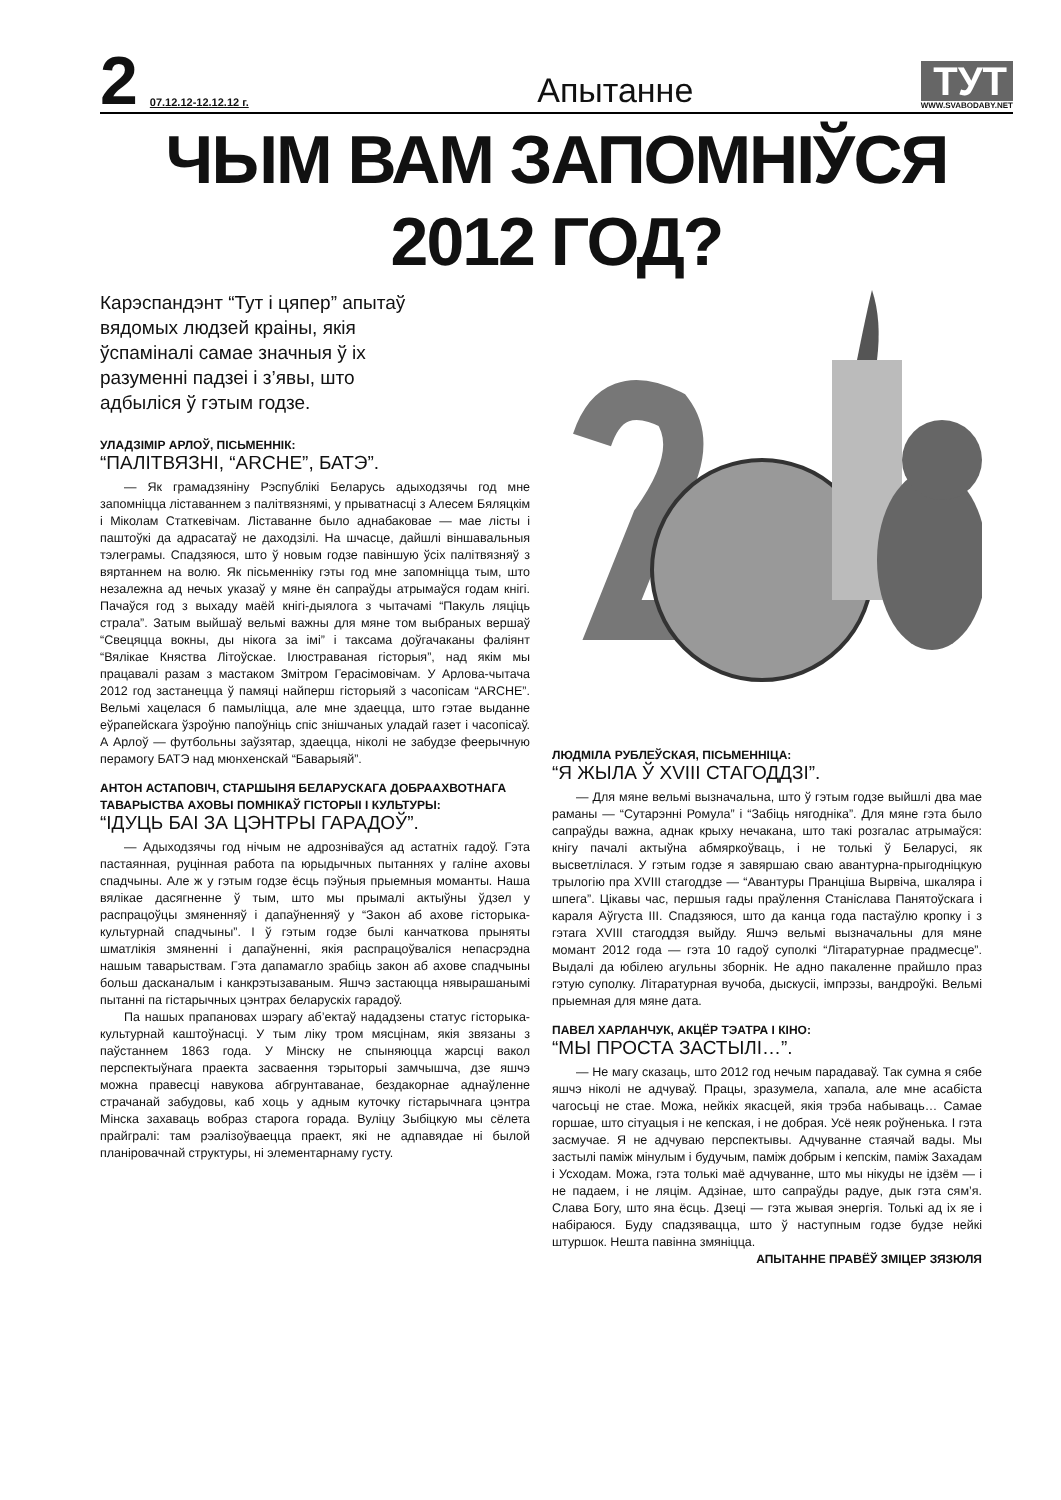2
07.12.12-12.12.12 г.
Апытанне
ТУТ
WWW.SVABODABY.NET
ЧЫМ ВАМ ЗАПОМНІЎСЯ
2012 ГОД?
Карэспандэнт “Тут і цяпер” апытаў вядомых людзей краіны, якія ўспаміналі самае значныя ў іх разуменні падзеі і з’явы, што адбыліся ў гэтым годзе.
УЛАДЗІМІР АРЛОЎ, ПІСЬМЕННІК:
“ПАЛІТВЯЗНІ, “ARCHE”, БАТЭ”.
— Як грамадзяніну Рэспублікі Беларусь адыходзячы год мне запомніцца ліставаннем з палітвязнямі, у прыватнасці з Алесем Бяляцкім і Міколам Статкевічам. Ліставанне было аднабаковае — мае лісты і паштоўкі да адрасатаў не даходзілі. На шчасце, дайшлі віншавальныя тэлеграмы. Спадзяюся, што ў новым годзе павіншую ўсіх палітвязняў з вяртаннем на волю. Як пісьменніку гэты год мне запомніцца тым, што незалежна ад нечых указаў у мяне ён сапраўды атрымаўся годам кнігі. Пачаўся год з выхаду маёй кнігі-дыялога з чытачамі “Пакуль ляціць страла”. Затым выйшаў вельмі важны для мяне том выбраных вершаў “Свецяцца вокны, ды нікога за імі” і таксама доўгачаканы фаліянт “Вялікае Княства Літоўскае. Ілюстраваная гісторыя”, над якім мы працавалі разам з мастаком Змітром Герасімовічам. У Арлова-чытача 2012 год застанецца ў памяці найперш гісторыяй з часопісам “ARCHE”. Вельмі хацелася б памыліцца, але мне здаецца, што гэтае выданне еўрапейскага ўзроўню папоўніць спіс знішчаных уладай газет і часопісаў. А Арлоў — футбольны заўзятар, здаецца, ніколі не забудзе феерычную перамогу БАТЭ над мюнхенскай “Баварыяй”.
АНТОН АСТАПОВІЧ, СТАРШЫНЯ БЕЛАРУСКАГА ДОБРААХВОТНАГА ТАВАРЫСТВА АХОВЫ ПОМНІКАЎ ГІСТОРЫІ І КУЛЬТУРЫ:
“ІДУЦЬ БАІ ЗА ЦЭНТРЫ ГАРАДОЎ”.
— Адыходзячы год нічым не адрозніваўся ад астатніх гадоў. Гэта пастаянная, руцінная работа па юрыдычных пытаннях у галіне аховы спадчыны. Але ж у гэтым годзе ёсць пэўныя прыемныя моманты. Наша вялікае дасягненне ў тым, што мы прымалі актыўны ўдзел у распрацоўцы змяненняў і дапаўненняў у “Закон аб ахове гісторыка-культурнай спадчыны”. І ў гэтым годзе былі канчаткова прыняты шматлікія змяненні і дапаўненні, якія распрацоўваліся непасрэдна нашым таварыствам. Гэта дапамагло зрабіць закон аб ахове спадчыны больш дасканалым і канкрэтызаваным. Яшчэ застаюцца нявырашанымі пытанні па гістарычных цэнтрах беларускіх гарадоў.
Па нашых прапановах шэрагу аб’ектаў нададзены статус гісторыка-культурнай каштоўнасці. У тым ліку тром мясцінам, якія звязаны з паўстаннем 1863 года. У Мінску не спыняюцца жарсці вакол перспектыўнага праекта засваення тэрыторыі замчышча, дзе яшчэ можна правесці навукова абгрунтаванае, бездакорнае аднаўленне страчанай забудовы, каб хоць у адным куточку гістарычнага цэнтра Мінска захаваць вобраз старога горада. Вуліцу Зыбіцкую мы сёлета прайгралі: там рэалізоўваецца праект, які не адпавядае ні былой планіровачнай структуры, ні элементарнаму густу.
ЛЮДМІЛА РУБЛЕЎСКАЯ, ПІСЬМЕННІЦА:
“Я ЖЫЛА Ў XVIII СТАГОДДЗІ”.
— Для мяне вельмі вызначальна, што ў гэтым годзе выйшлі два мае раманы — “Сутарэнні Ромула” і “Забіць нягодніка”. Для мяне гэта было сапраўды важна, аднак крыху нечакана, што такі розгалас атрымаўся: кнігу пачалі актыўна абмяркоўваць, і не толькі ў Беларусі, як высветлілася. У гэтым годзе я завяршаю сваю авантурна-прыгодніцкую трылогію пра XVIII стагоддзе — “Авантуры Пранціша Вырвіча, шкаляра і шпега”. Цікавы час, першыя гады праўлення Станіслава Панятоўскага і караля Аўгуста III. Спадзяюся, што да канца года пастаўлю кропку і з гэтага XVIII стагоддзя выйду. Яшчэ вельмі вызначальны для мяне момант 2012 года — гэта 10 гадоў суполкі “Літаратурнае прадмесце”. Выдалі да юбілею агульны зборнік. Не адно пакаленне прайшло праз гэтую суполку. Літаратурная вучоба, дыскусіі, імпрэзы, вандроўкі. Вельмі прыемная для мяне дата.
ПАВЕЛ ХАРЛАНЧУК, АКЦЁР ТЭАТРА І КІНО:
“МЫ ПРОСТА ЗАСТЫЛІ…”.
— Не магу сказаць, што 2012 год нечым парадаваў. Так сумна я сябе яшчэ ніколі не адчуваў. Працы, зразумела, хапала, але мне асабіста чагосьці не стае. Можа, нейкіх якасцей, якія трэба набываць… Самае горшае, што сітуацыя і не кепская, і не добрая. Усё неяк роўненька. І гэта засмучае. Я не адчуваю перспектывы. Адчуванне стаячай вады. Мы застылі паміж мінулым і будучым, паміж добрым і кепскім, паміж Захадам і Усходам. Можа, гэта толькі маё адчуванне, што мы нікуды не ідзём — і не падаем, і не ляцім. Адзінае, што сапраўды радуе, дык гэта сям’я. Слава Богу, што яна ёсць. Дзеці — гэта жывая энергія. Толькі ад іх яе і набіраюся. Буду спадзявацца, што ў наступным годзе будзе нейкі штуршок. Нешта павінна змяніцца.
АПЫТАННЕ ПРАВЁЎ ЗМІЦЕР ЗЯЗЮЛЯ